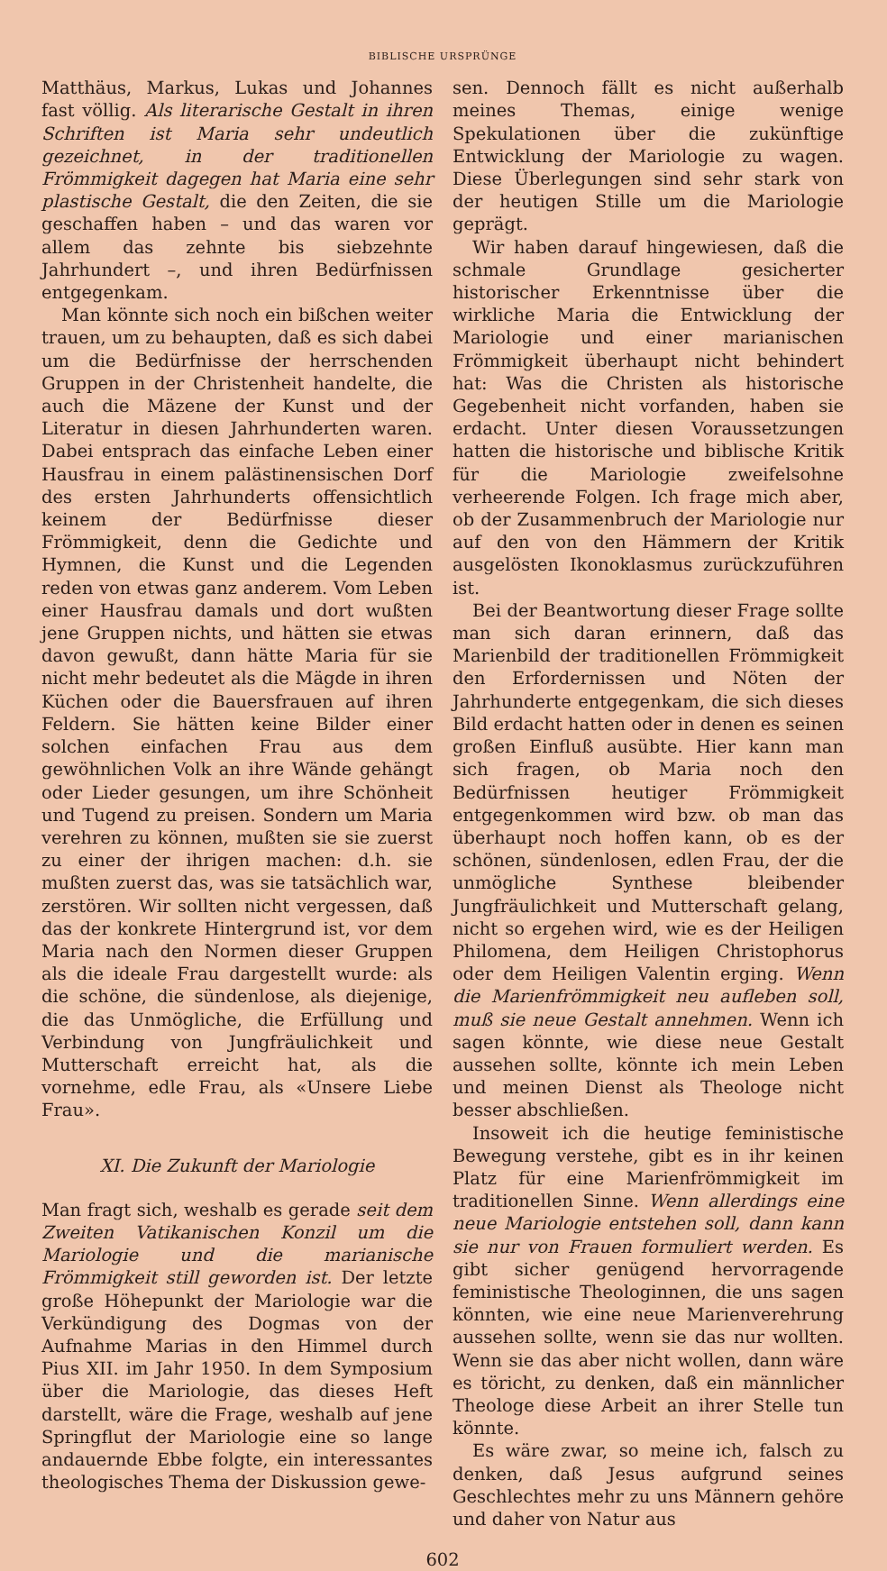BIBLISCHE URSPRÜNGE
Matthäus, Markus, Lukas und Johannes fast völlig. Als literarische Gestalt in ihren Schriften ist Maria sehr undeutlich gezeichnet, in der traditionellen Frömmigkeit dagegen hat Maria eine sehr plastische Gestalt, die den Zeiten, die sie geschaffen haben – und das waren vor allem das zehnte bis siebzehnte Jahrhundert –, und ihren Bedürfnissen entgegenkam.
Man könnte sich noch ein bißchen weiter trauen, um zu behaupten, daß es sich dabei um die Bedürfnisse der herrschenden Gruppen in der Christenheit handelte, die auch die Mäzene der Kunst und der Literatur in diesen Jahrhunderten waren. Dabei entsprach das einfache Leben einer Hausfrau in einem palästinensischen Dorf des ersten Jahrhunderts offensichtlich keinem der Bedürfnisse dieser Frömmigkeit, denn die Gedichte und Hymnen, die Kunst und die Legenden reden von etwas ganz anderem. Vom Leben einer Hausfrau damals und dort wußten jene Gruppen nichts, und hätten sie etwas davon gewußt, dann hätte Maria für sie nicht mehr bedeutet als die Mägde in ihren Küchen oder die Bauersfrauen auf ihren Feldern. Sie hätten keine Bilder einer solchen einfachen Frau aus dem gewöhnlichen Volk an ihre Wände gehängt oder Lieder gesungen, um ihre Schönheit und Tugend zu preisen. Sondern um Maria verehren zu können, mußten sie sie zuerst zu einer der ihrigen machen: d.h. sie mußten zuerst das, was sie tatsächlich war, zerstören. Wir sollten nicht vergessen, daß das der konkrete Hintergrund ist, vor dem Maria nach den Normen dieser Gruppen als die ideale Frau dargestellt wurde: als die schöne, die sündenlose, als diejenige, die das Unmögliche, die Erfüllung und Verbindung von Jungfräulichkeit und Mutterschaft erreicht hat, als die vornehme, edle Frau, als «Unsere Liebe Frau».
XI. Die Zukunft der Mariologie
Man fragt sich, weshalb es gerade seit dem Zweiten Vatikanischen Konzil um die Mariologie und die marianische Frömmigkeit still geworden ist. Der letzte große Höhepunkt der Mariologie war die Verkündigung des Dogmas von der Aufnahme Marias in den Himmel durch Pius XII. im Jahr 1950. In dem Symposium über die Mariologie, das dieses Heft darstellt, wäre die Frage, weshalb auf jene Springflut der Mariologie eine so lange andauernde Ebbe folgte, ein interessantes theologisches Thema der Diskussion gewe-
sen. Dennoch fällt es nicht außerhalb meines Themas, einige wenige Spekulationen über die zukünftige Entwicklung der Mariologie zu wagen. Diese Überlegungen sind sehr stark von der heutigen Stille um die Mariologie geprägt.
Wir haben darauf hingewiesen, daß die schmale Grundlage gesicherter historischer Erkenntnisse über die wirkliche Maria die Entwicklung der Mariologie und einer marianischen Frömmigkeit überhaupt nicht behindert hat: Was die Christen als historische Gegebenheit nicht vorfanden, haben sie erdacht. Unter diesen Voraussetzungen hatten die historische und biblische Kritik für die Mariologie zweifelsohne verheerende Folgen. Ich frage mich aber, ob der Zusammenbruch der Mariologie nur auf den von den Hämmern der Kritik ausgelösten Ikonoklasmus zurückzuführen ist.
Bei der Beantwortung dieser Frage sollte man sich daran erinnern, daß das Marienbild der traditionellen Frömmigkeit den Erfordernissen und Nöten der Jahrhunderte entgegenkam, die sich dieses Bild erdacht hatten oder in denen es seinen großen Einfluß ausübte. Hier kann man sich fragen, ob Maria noch den Bedürfnissen heutiger Frömmigkeit entgegenkommen wird bzw. ob man das überhaupt noch hoffen kann, ob es der schönen, sündenlosen, edlen Frau, der die unmögliche Synthese bleibender Jungfräulichkeit und Mutterschaft gelang, nicht so ergehen wird, wie es der Heiligen Philomena, dem Heiligen Christophorus oder dem Heiligen Valentin erging. Wenn die Marienfrömmigkeit neu aufleben soll, muß sie neue Gestalt annehmen. Wenn ich sagen könnte, wie diese neue Gestalt aussehen sollte, könnte ich mein Leben und meinen Dienst als Theologe nicht besser abschließen.
Insoweit ich die heutige feministische Bewegung verstehe, gibt es in ihr keinen Platz für eine Marienfrömmigkeit im traditionellen Sinne. Wenn allerdings eine neue Mariologie entstehen soll, dann kann sie nur von Frauen formuliert werden. Es gibt sicher genügend hervorragende feministische Theologinnen, die uns sagen könnten, wie eine neue Marienverehrung aussehen sollte, wenn sie das nur wollten. Wenn sie das aber nicht wollen, dann wäre es töricht, zu denken, daß ein männlicher Theologe diese Arbeit an ihrer Stelle tun könnte.
Es wäre zwar, so meine ich, falsch zu denken, daß Jesus aufgrund seines Geschlechtes mehr zu uns Männern gehöre und daher von Natur aus
602